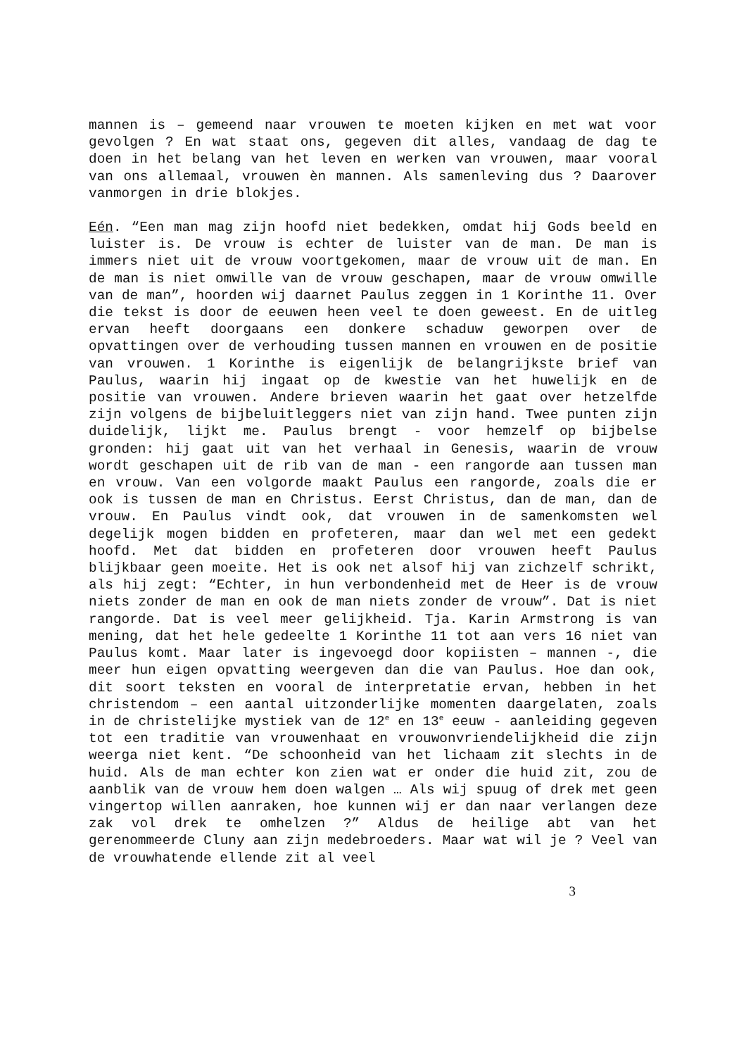mannen is – gemeend naar vrouwen te moeten kijken en met wat voor gevolgen ? En wat staat ons, gegeven dit alles, vandaag de dag te doen in het belang van het leven en werken van vrouwen, maar vooral van ons allemaal, vrouwen èn mannen. Als samenleving dus ? Daarover vanmorgen in drie blokjes.
Eén. “Een man mag zijn hoofd niet bedekken, omdat hij Gods beeld en luister is. De vrouw is echter de luister van de man. De man is immers niet uit de vrouw voortgekomen, maar de vrouw uit de man. En de man is niet omwille van de vrouw geschapen, maar de vrouw omwille van de man”, hoorden wij daarnet Paulus zeggen in 1 Korinthe 11. Over die tekst is door de eeuwen heen veel te doen geweest. En de uitleg ervan heeft doorgaans een donkere schaduw geworpen over de opvattingen over de verhouding tussen mannen en vrouwen en de positie van vrouwen. 1 Korinthe is eigenlijk de belangrijkste brief van Paulus, waarin hij ingaat op de kwestie van het huwelijk en de positie van vrouwen. Andere brieven waarin het gaat over hetzelfde zijn volgens de bijbeluitleggers niet van zijn hand. Twee punten zijn duidelijk, lijkt me. Paulus brengt - voor hemzelf op bijbelse gronden: hij gaat uit van het verhaal in Genesis, waarin de vrouw wordt geschapen uit de rib van de man - een rangorde aan tussen man en vrouw. Van een volgorde maakt Paulus een rangorde, zoals die er ook is tussen de man en Christus. Eerst Christus, dan de man, dan de vrouw. En Paulus vindt ook, dat vrouwen in de samenkomsten wel degelijk mogen bidden en profeteren, maar dan wel met een gedekt hoofd. Met dat bidden en profeteren door vrouwen heeft Paulus blijkbaar geen moeite. Het is ook net alsof hij van zichzelf schrikt, als hij zegt: “Echter, in hun verbondenheid met de Heer is de vrouw niets zonder de man en ook de man niets zonder de vrouw”. Dat is niet rangorde. Dat is veel meer gelijkheid. Tja. Karin Armstrong is van mening, dat het hele gedeelte 1 Korinthe 11 tot aan vers 16 niet van Paulus komt. Maar later is ingevoegd door kopiisten – mannen -, die meer hun eigen opvatting weergeven dan die van Paulus. Hoe dan ook, dit soort teksten en vooral de interpretatie ervan, hebben in het christendom – een aantal uitzonderlijke momenten daargelaten, zoals in de christelijke mystiek van de 12<sup>e</sup> en 13<sup>e</sup> eeuw - aanleiding gegeven tot een traditie van vrouwenhaat en vrouwonvriendelijkheid die zijn weerga niet kent. “De schoonheid van het lichaam zit slechts in de huid. Als de man echter kon zien wat er onder die huid zit, zou de aanblik van de vrouw hem doen walgen … Als wij spuug of drek met geen vingertop willen aanraken, hoe kunnen wij er dan naar verlangen deze zak vol drek te omhelzen ?” Aldus de heilige abt van het gerenommeerde Cluny aan zijn medebroeders. Maar wat wil je ? Veel van de vrouwhatende ellende zit al veel
3